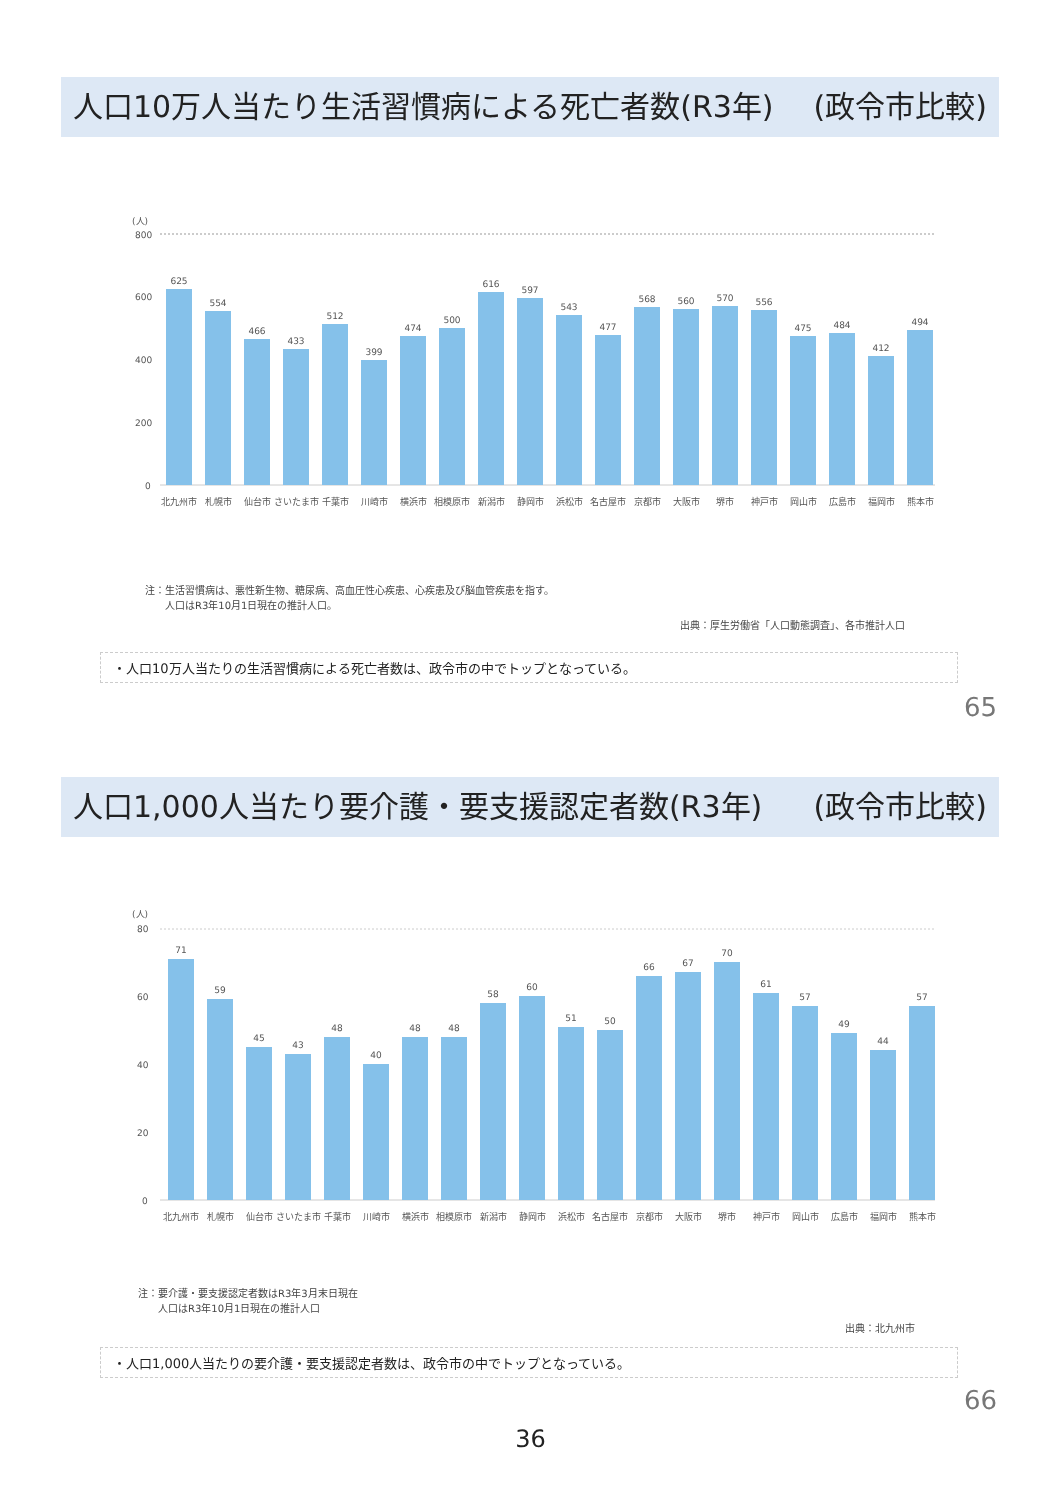人口10万人当たり生活習慣病による死亡者数(R3年) (政令市比較)
(人)
800
600
400
200
0
625
554
466
433
512
399
474
500
616
597
543
477
568
560
570
556
475
484
412
494
北九州市
札幌市
仙台市
さいたま市
千葉市
川崎市
横浜市
相模原市
新潟市
静岡市
浜松市
名古屋市
京都市
大阪市
堺市
神戸市
岡山市
広島市
福岡市
熊本市
注：生活習慣病は、悪性新生物、糖尿病、高血圧性心疾患、心疾患及び脳血管疾患を指す。
　　人口はR3年10月1日現在の推計人口。
出典：厚生労働省「人口動態調査」、各市推計人口
・人口10万人当たりの生活習慣病による死亡者数は、政令市の中でトップとなっている。
65
人口1,000人当たり要介護・要支援認定者数(R3年) (政令市比較)
(人)
80
60
40
20
0
71
59
45
43
48
40
48
48
58
60
51
50
66
67
70
61
57
49
44
57
北九州市
札幌市
仙台市
さいたま市
千葉市
川崎市
横浜市
相模原市
新潟市
静岡市
浜松市
名古屋市
京都市
大阪市
堺市
神戸市
岡山市
広島市
福岡市
熊本市
注：要介護・要支援認定者数はR3年3月末日現在
　　人口はR3年10月1日現在の推計人口
出典：北九州市
・人口1,000人当たりの要介護・要支援認定者数は、政令市の中でトップとなっている。
66
36